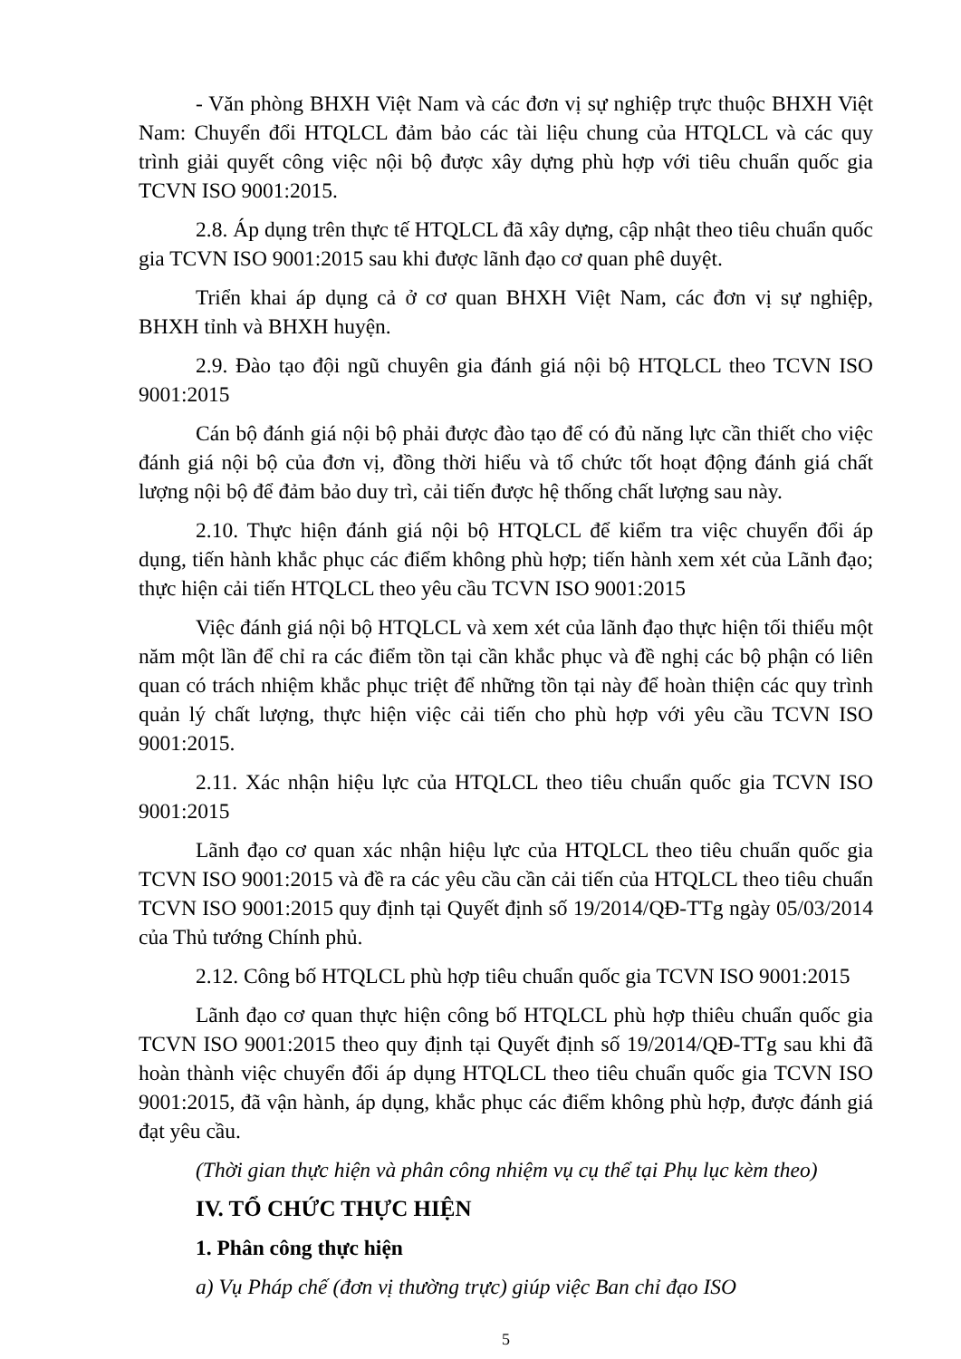- Văn phòng BHXH Việt Nam và các đơn vị sự nghiệp trực thuộc BHXH Việt Nam: Chuyển đổi HTQLCL đảm bảo các tài liệu chung của HTQLCL và các quy trình giải quyết công việc nội bộ được xây dựng phù hợp với tiêu chuẩn quốc gia TCVN ISO 9001:2015.
2.8. Áp dụng trên thực tế HTQLCL đã xây dựng, cập nhật theo tiêu chuẩn quốc gia TCVN ISO 9001:2015 sau khi được lãnh đạo cơ quan phê duyệt.
Triển khai áp dụng cả ở cơ quan BHXH Việt Nam, các đơn vị sự nghiệp, BHXH tỉnh và BHXH huyện.
2.9. Đào tạo đội ngũ chuyên gia đánh giá nội bộ HTQLCL theo TCVN ISO 9001:2015
Cán bộ đánh giá nội bộ phải được đào tạo để có đủ năng lực cần thiết cho việc đánh giá nội bộ của đơn vị, đồng thời hiểu và tổ chức tốt hoạt động đánh giá chất lượng nội bộ để đảm bảo duy trì, cải tiến được hệ thống chất lượng sau này.
2.10. Thực hiện đánh giá nội bộ HTQLCL để kiểm tra việc chuyển đổi áp dụng, tiến hành khắc phục các điểm không phù hợp; tiến hành xem xét của Lãnh đạo; thực hiện cải tiến HTQLCL theo yêu cầu TCVN ISO 9001:2015
Việc đánh giá nội bộ HTQLCL và xem xét của lãnh đạo thực hiện tối thiểu một năm một lần để chỉ ra các điểm tồn tại cần khắc phục và đề nghị các bộ phận có liên quan có trách nhiệm khắc phục triệt để những tồn tại này để hoàn thiện các quy trình quản lý chất lượng, thực hiện việc cải tiến cho phù hợp với yêu cầu TCVN ISO 9001:2015.
2.11. Xác nhận hiệu lực của HTQLCL theo tiêu chuẩn quốc gia TCVN ISO 9001:2015
Lãnh đạo cơ quan xác nhận hiệu lực của HTQLCL theo tiêu chuẩn quốc gia TCVN ISO 9001:2015 và đề ra các yêu cầu cần cải tiến của HTQLCL theo tiêu chuẩn TCVN ISO 9001:2015 quy định tại Quyết định số 19/2014/QĐ-TTg ngày 05/03/2014 của Thủ tướng Chính phủ.
2.12. Công bố HTQLCL phù hợp tiêu chuẩn quốc gia TCVN ISO 9001:2015
Lãnh đạo cơ quan thực hiện công bố HTQLCL phù hợp thiêu chuẩn quốc gia TCVN ISO 9001:2015 theo quy định tại Quyết định số 19/2014/QĐ-TTg sau khi đã hoàn thành việc chuyển đổi áp dụng HTQLCL theo tiêu chuẩn quốc gia TCVN ISO 9001:2015, đã vận hành, áp dụng, khắc phục các điểm không phù hợp, được đánh giá đạt yêu cầu.
(Thời gian thực hiện và phân công nhiệm vụ cụ thể tại Phụ lục kèm theo)
IV. TỔ CHỨC THỰC HIỆN
1. Phân công thực hiện
a) Vụ Pháp chế (đơn vị thường trực) giúp việc Ban chỉ đạo ISO
5